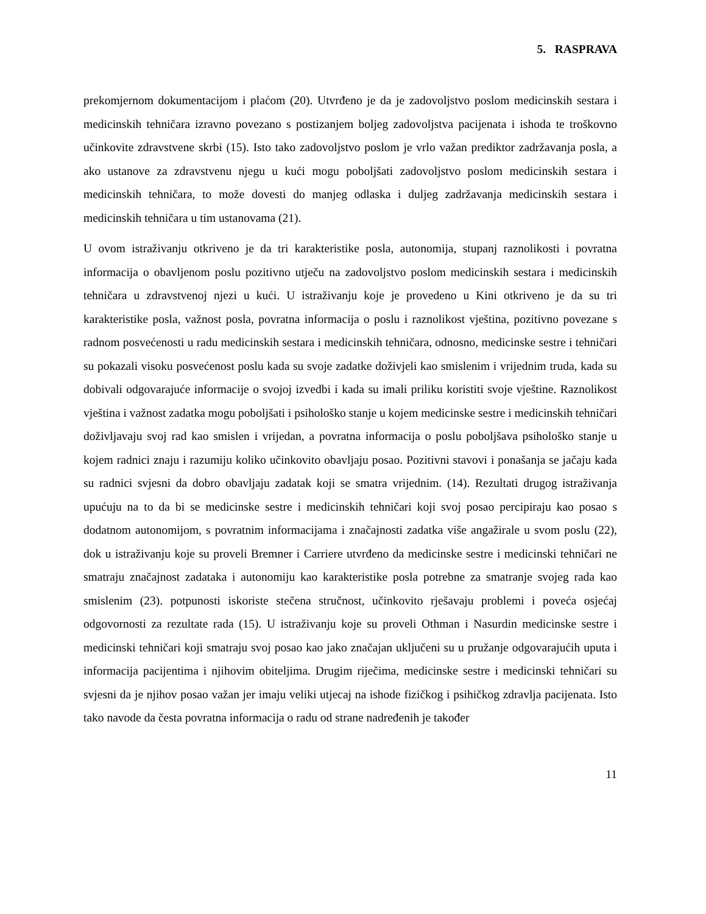5. RASPRAVA
prekomjernom dokumentacijom i plaćom (20). Utvrđeno je da je zadovoljstvo poslom medicinskih sestara i medicinskih tehničara izravno povezano s postizanjem boljeg zadovoljstva pacijenata i ishoda te troškovno učinkovite zdravstvene skrbi (15). Isto tako zadovoljstvo poslom je vrlo važan prediktor zadržavanja posla, a ako ustanove za zdravstvenu njegu u kući mogu poboljšati zadovoljstvo poslom medicinskih sestara i medicinskih tehničara, to može dovesti do manjeg odlaska i duljeg zadržavanja medicinskih sestara i medicinskih tehničara u tim ustanovama (21).
U ovom istraživanju otkriveno je da tri karakteristike posla, autonomija, stupanj raznolikosti i povratna informacija o obavljenom poslu pozitivno utječu na zadovoljstvo poslom medicinskih sestara i medicinskih tehničara u zdravstvenoj njezi u kući. U istraživanju koje je provedeno u Kini otkriveno je da su tri karakteristike posla, važnost posla, povratna informacija o poslu i raznolikost vještina, pozitivno povezane s radnom posvećenosti u radu medicinskih sestara i medicinskih tehničara, odnosno, medicinske sestre i tehničari su pokazali visoku posvećenost poslu kada su svoje zadatke doživjeli kao smislenim i vrijednim truda, kada su dobivali odgovarajuće informacije o svojoj izvedbi i kada su imali priliku koristiti svoje vještine. Raznolikost vještina i važnost zadatka mogu poboljšati i psihološko stanje u kojem medicinske sestre i medicinskih tehničari doživljavaju svoj rad kao smislen i vrijedan, a povratna informacija o poslu poboljšava psihološko stanje u kojem radnici znaju i razumiju koliko učinkovito obavljaju posao. Pozitivni stavovi i ponašanja se jačaju kada su radnici svjesni da dobro obavljaju zadatak koji se smatra vrijednim. (14). Rezultati drugog istraživanja upućuju na to da bi se medicinske sestre i medicinskih tehničari koji svoj posao percipiraju kao posao s dodatnom autonomijom, s povratnim informacijama i značajnosti zadatka više angažirale u svom poslu (22), dok u istraživanju koje su proveli Bremner i Carriere utvrđeno da medicinske sestre i medicinski tehničari ne smatraju značajnost zadataka i autonomiju kao karakteristike posla potrebne za smatranje svojeg rada kao smislenim (23). potpunosti iskoriste stečena stručnost, učinkovito rješavaju problemi i poveća osjećaj odgovornosti za rezultate rada (15). U istraživanju koje su proveli Othman i Nasurdin medicinske sestre i medicinski tehničari koji smatraju svoj posao kao jako značajan uključeni su u pružanje odgovarajućih uputa i informacija pacijentima i njihovim obiteljima. Drugim riječima, medicinske sestre i medicinski tehničari su svjesni da je njihov posao važan jer imaju veliki utjecaj na ishode fizičkog i psihičkog zdravlja pacijenata. Isto tako navode da česta povratna informacija o radu od strane nadređenih je također
11